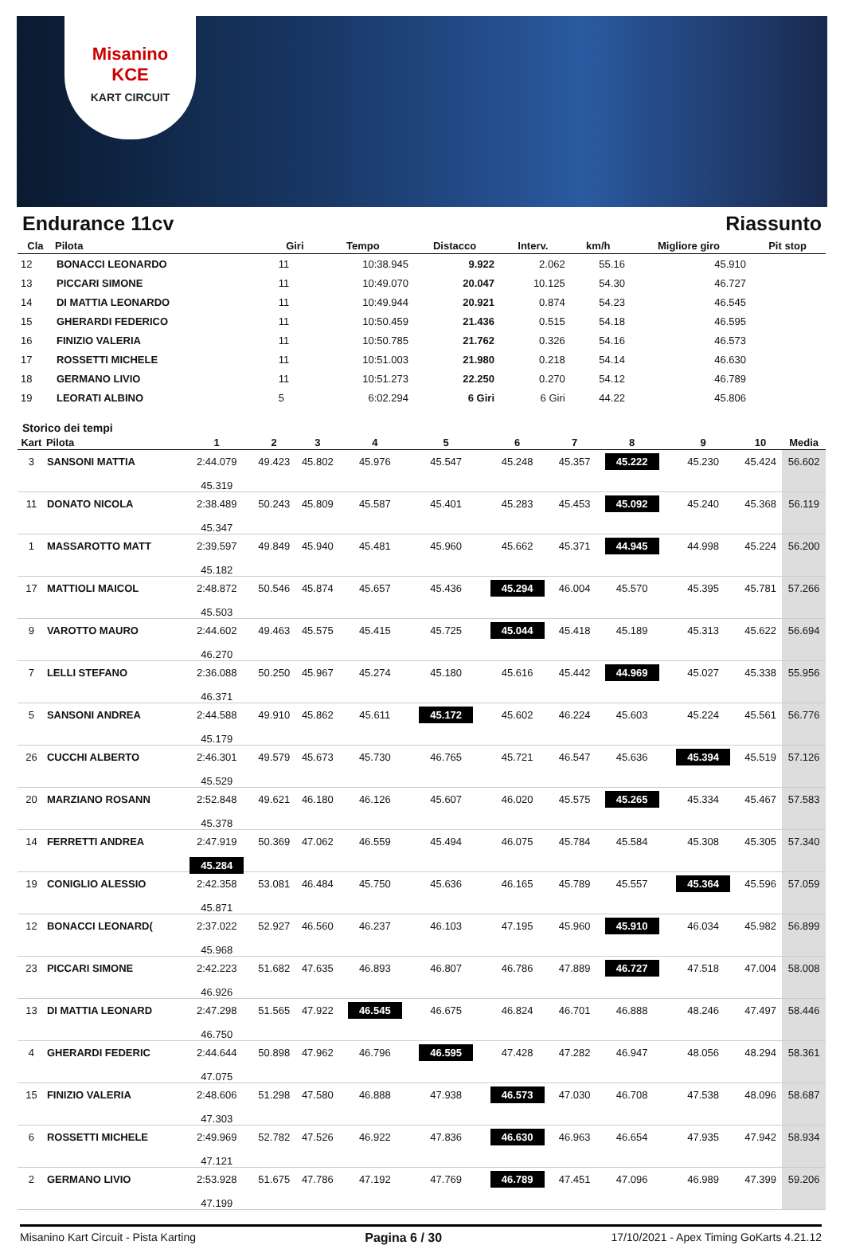Misanino
KCE
KART CIRCUIT
Endurance 11cv Riassunto
| Cla | Pilota | Giri | Tempo | Distacco | Interv. | km/h | Migliore giro | Pit stop |
| --- | --- | --- | --- | --- | --- | --- | --- | --- |
| 12 | BONACCI LEONARDO | 11 | 10:38.945 | 9.922 | 2.062 | 55.16 | 45.910 | |
| 13 | PICCARI SIMONE | 11 | 10:49.070 | 20.047 | 10.125 | 54.30 | 46.727 | |
| 14 | DI MATTIA LEONARDO | 11 | 10:49.944 | 20.921 | 0.874 | 54.23 | 46.545 | |
| 15 | GHERARDI FEDERICO | 11 | 10:50.459 | 21.436 | 0.515 | 54.18 | 46.595 | |
| 16 | FINIZIO VALERIA | 11 | 10:50.785 | 21.762 | 0.326 | 54.16 | 46.573 | |
| 17 | ROSSETTI MICHELE | 11 | 10:51.003 | 21.980 | 0.218 | 54.14 | 46.630 | |
| 18 | GERMANO LIVIO | 11 | 10:51.273 | 22.250 | 0.270 | 54.12 | 46.789 | |
| 19 | LEORATI ALBINO | 5 | 6:02.294 | 6 Giri | 6 Giri | 44.22 | 45.806 | |
Storico dei tempi
| Kart | Pilota | 1 | 2 | 3 | 4 | 5 | 6 | 7 | 8 | 9 | 10 | Media |
| --- | --- | --- | --- | --- | --- | --- | --- | --- | --- | --- | --- | --- |
| 3 | SANSONI MATTIA | 2:44.079 45.319 | 49.423 | 45.802 | 45.976 | 45.547 | 45.248 | 45.357 | 45.222 | 45.230 | 45.424 | 56.602 |
| 11 | DONATO NICOLA | 2:38.489 45.347 | 50.243 | 45.809 | 45.587 | 45.401 | 45.283 | 45.453 | 45.092 | 45.240 | 45.368 | 56.119 |
| 1 | MASSAROTTO MATT | 2:39.597 45.182 | 49.849 | 45.940 | 45.481 | 45.960 | 45.662 | 45.371 | 44.945 | 44.998 | 45.224 | 56.200 |
| 17 | MATTIOLI MAICOL | 2:48.872 45.503 | 50.546 | 45.874 | 45.657 | 45.436 | 45.294 | 46.004 | 45.570 | 45.395 | 45.781 | 57.266 |
| 9 | VAROTTO MAURO | 2:44.602 46.270 | 49.463 | 45.575 | 45.415 | 45.725 | 45.044 | 45.418 | 45.189 | 45.313 | 45.622 | 56.694 |
| 7 | LELLI STEFANO | 2:36.088 46.371 | 50.250 | 45.967 | 45.274 | 45.180 | 45.616 | 45.442 | 44.969 | 45.027 | 45.338 | 55.956 |
| 5 | SANSONI ANDREA | 2:44.588 45.179 | 49.910 | 45.862 | 45.611 | 45.172 | 45.602 | 46.224 | 45.603 | 45.224 | 45.561 | 56.776 |
| 26 | CUCCHI ALBERTO | 2:46.301 45.529 | 49.579 | 45.673 | 45.730 | 46.765 | 45.721 | 46.547 | 45.636 | 45.394 | 45.519 | 57.126 |
| 20 | MARZIANO ROSANN | 2:52.848 45.378 | 49.621 | 46.180 | 46.126 | 45.607 | 46.020 | 45.575 | 45.265 | 45.334 | 45.467 | 57.583 |
| 14 | FERRETTI ANDREA | 2:47.919 45.284 | 50.369 | 47.062 | 46.559 | 45.494 | 46.075 | 45.784 | 45.584 | 45.308 | 45.305 | 57.340 |
| 19 | CONIGLIO ALESSIO | 2:42.358 45.871 | 53.081 | 46.484 | 45.750 | 45.636 | 46.165 | 45.789 | 45.557 | 45.364 | 45.596 | 57.059 |
| 12 | BONACCI LEONARD( | 2:37.022 45.968 | 52.927 | 46.560 | 46.237 | 46.103 | 47.195 | 45.960 | 45.910 | 46.034 | 45.982 | 56.899 |
| 23 | PICCARI SIMONE | 2:42.223 46.926 | 51.682 | 47.635 | 46.893 | 46.807 | 46.786 | 47.889 | 46.727 | 47.518 | 47.004 | 58.008 |
| 13 | DI MATTIA LEONARD | 2:47.298 46.750 | 51.565 | 47.922 | 46.545 | 46.675 | 46.824 | 46.701 | 46.888 | 48.246 | 47.497 | 58.446 |
| 4 | GHERARDI FEDERIC | 2:44.644 47.075 | 50.898 | 47.962 | 46.796 | 46.595 | 47.428 | 47.282 | 46.947 | 48.056 | 48.294 | 58.361 |
| 15 | FINIZIO VALERIA | 2:48.606 47.303 | 51.298 | 47.580 | 46.888 | 47.938 | 46.573 | 47.030 | 46.708 | 47.538 | 48.096 | 58.687 |
| 6 | ROSSETTI MICHELE | 2:49.969 47.121 | 52.782 | 47.526 | 46.922 | 47.836 | 46.630 | 46.963 | 46.654 | 47.935 | 47.942 | 58.934 |
| 2 | GERMANO LIVIO | 2:53.928 47.199 | 51.675 | 47.786 | 47.192 | 47.769 | 46.789 | 47.451 | 47.096 | 46.989 | 47.399 | 59.206 |
Misanino Kart Circuit - Pista Karting Pagina 6 / 30 17/10/2021 - Apex Timing GoKarts 4.21.12